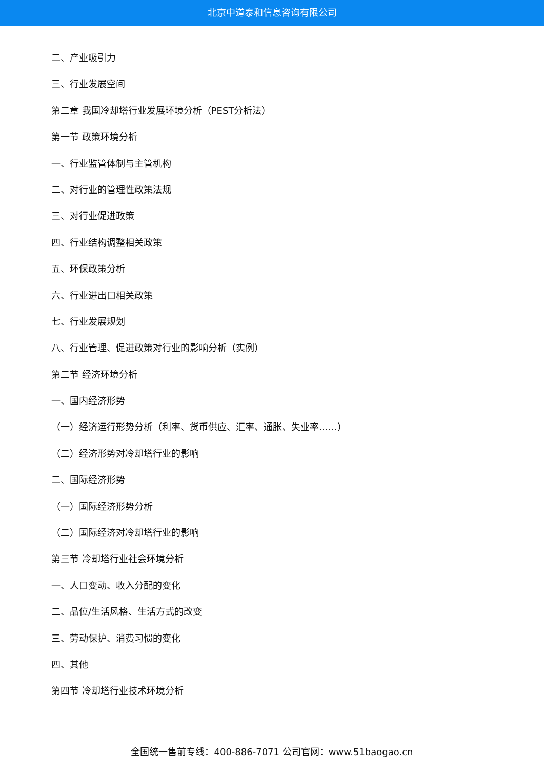北京中道泰和信息咨询有限公司
二、产业吸引力
三、行业发展空间
第二章 我国冷却塔行业发展环境分析（PEST分析法）
第一节 政策环境分析
一、行业监管体制与主管机构
二、对行业的管理性政策法规
三、对行业促进政策
四、行业结构调整相关政策
五、环保政策分析
六、行业进出口相关政策
七、行业发展规划
八、行业管理、促进政策对行业的影响分析（实例）
第二节 经济环境分析
一、国内经济形势
（一）经济运行形势分析（利率、货币供应、汇率、通胀、失业率……）
（二）经济形势对冷却塔行业的影响
二、国际经济形势
（一）国际经济形势分析
（二）国际经济对冷却塔行业的影响
第三节 冷却塔行业社会环境分析
一、人口变动、收入分配的变化
二、品位/生活风格、生活方式的改变
三、劳动保护、消费习惯的变化
四、其他
第四节 冷却塔行业技术环境分析
全国统一售前专线：400-886-7071 公司官网：www.51baogao.cn